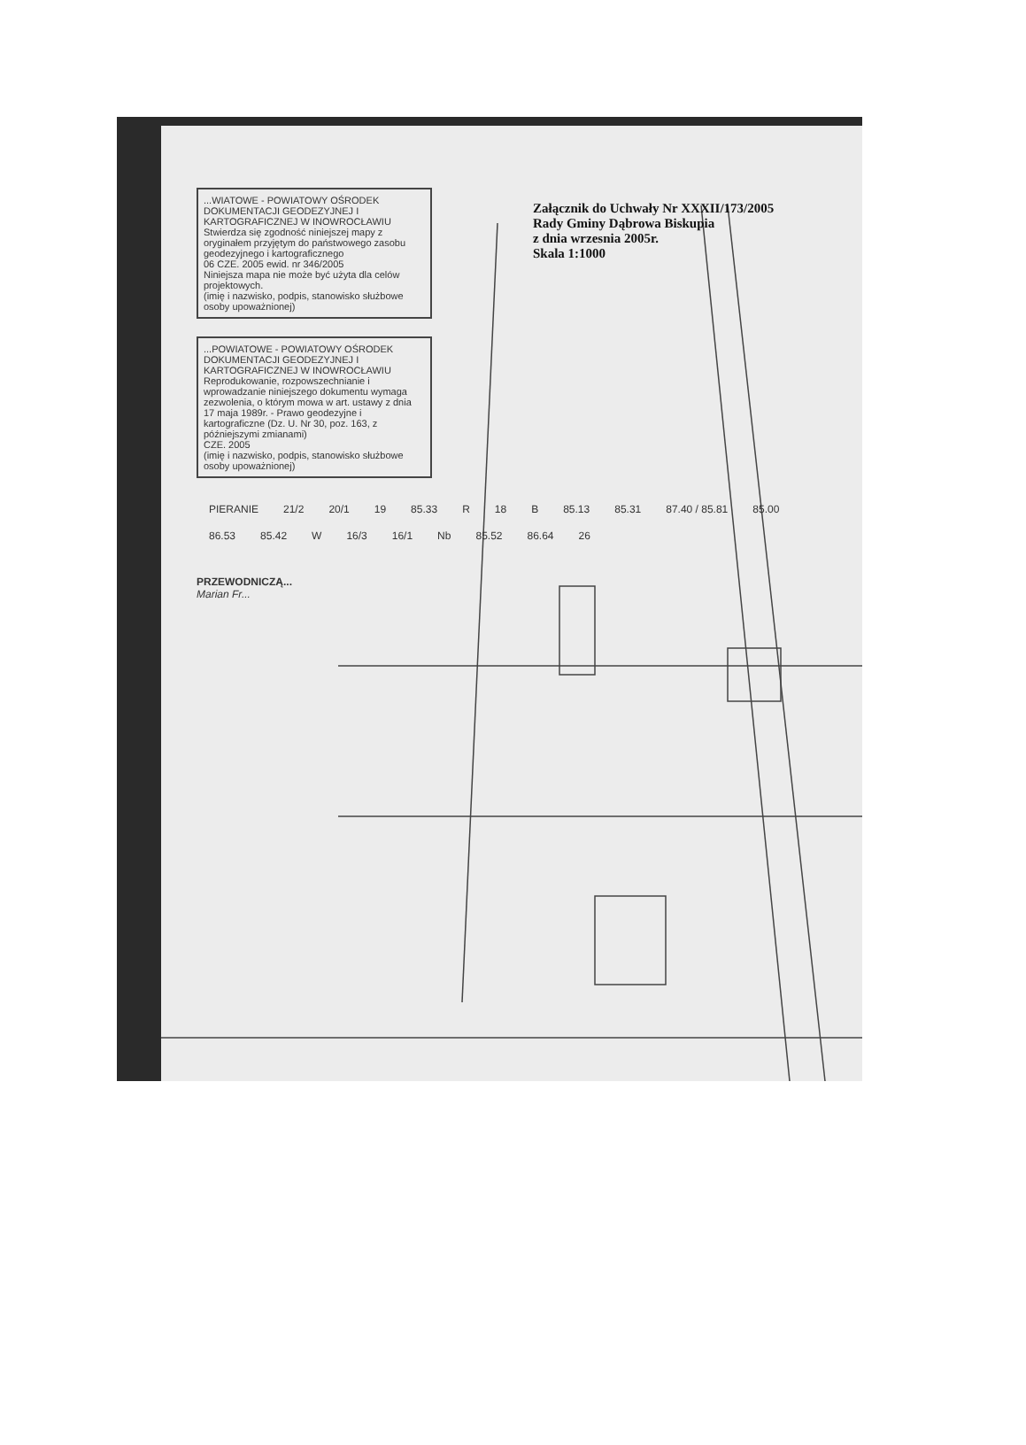Załącznik do Uchwały Nr XXXII/173/2005
Rady Gminy Dąbrowa Biskupia
z dnia wrzesnia 2005r.
Skala 1:1000
...WIATOWE - POWIATOWY OŚRODEK DOKUMENTACJI GEODEZYJNEJ I KARTOGRAFICZNEJ W INOWROCŁAWIU
Stwierdza się zgodność niniejszej mapy z oryginałem przyjętym do państwowego zasobu geodezyjnego i kartograficznego
06 CZE. 2005 ewid. nr 346/2005
Niniejsza mapa nie może być użyta dla celów projektowych.
(imię i nazwisko, podpis, stanowisko służbowe osoby upoważnionej)
...POWIATOWE - POWIATOWY OŚRODEK DOKUMENTACJI GEODEZYJNEJ I KARTOGRAFICZNEJ W INOWROCŁAWIU
Reprodukowanie, rozpowszechnianie i wprowadzanie niniejszego dokumentu wymaga zezwolenia, o którym mowa w art. ustawy z dnia 17 maja 1989r. - Prawo geodezyjne i kartograficzne (Dz. U. Nr 30, poz. 163, z późniejszymi zmianami)
CZE. 2005
(imię i nazwisko, podpis, stanowisko służbowe osoby upoważnionej)
PIERANIE 21/2 20/1 19 85.33 R 18 B 85.13 85.31 87.40 / 85.81 85.00 86.53 85.42 W 16/3 16/1 Nb 85.52 86.64 26
PRZEWODNICZĄ...
Marian Fr...